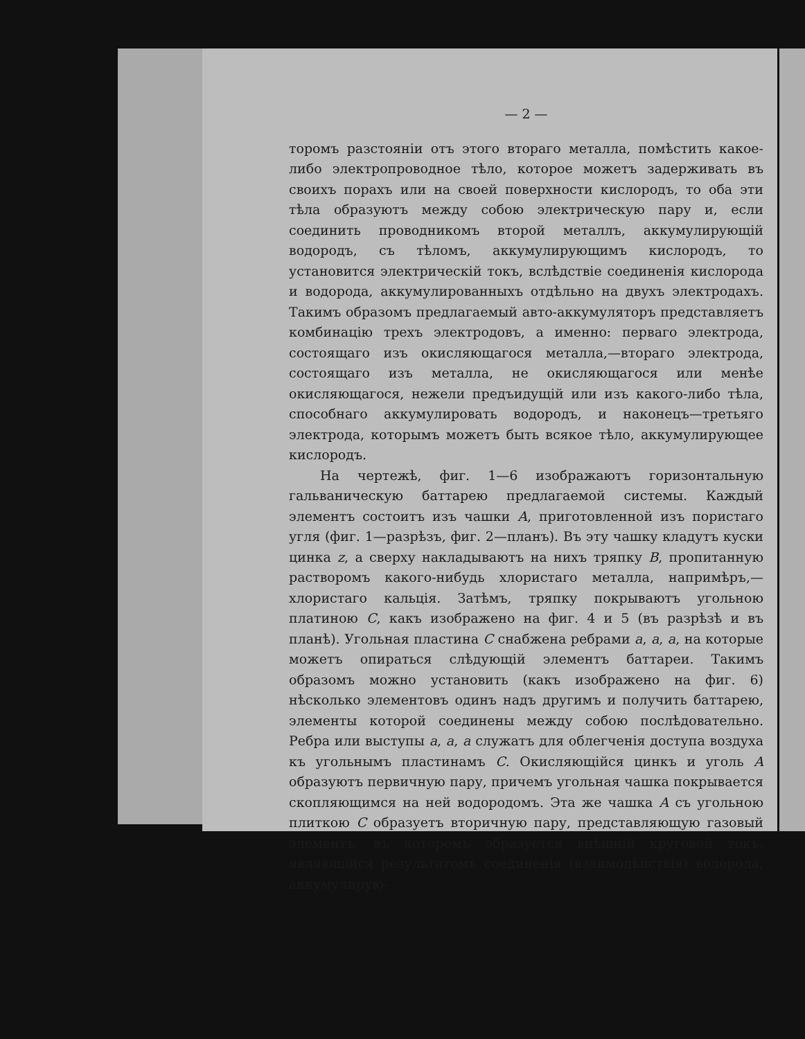— 2 —
торомъ разстояніи отъ этого втораго металла, помѣстить какое-либо электропроводное тѣло, которое можетъ задерживать въ своихъ порахъ или на своей поверхности кислородъ, то оба эти тѣла образуютъ между собою электрическую пару и, если соединить проводникомъ второй металлъ, аккумулирующій водородъ, съ тѣломъ, аккумулирующимъ кислородъ, то установится электрическій токъ, вслѣдствіе соединенія кислорода и водорода, аккумулированныхъ отдѣльно на двухъ электродахъ. Такимъ образомъ предлагаемый авто-аккумуляторъ представляетъ комбинацію трехъ электродовъ, а именно: перваго электрода, состоящаго изъ окисляющагося металла,—втораго электрода, состоящаго изъ металла, не окисляющагося или менѣе окисляющагося, нежели предъидущій или изъ какого-либо тѣла, способнаго аккумулировать водородъ, и наконецъ—третьяго электрода, которымъ можетъ быть всякое тѣло, аккумулирующее кислородъ.
На чертежѣ, фиг. 1—6 изображаютъ горизонтальную гальваническую баттарею предлагаемой системы. Каждый элементъ состоитъ изъ чашки A, приготовленной изъ пористаго угля (фиг. 1—разрѣзъ, фиг. 2—планъ). Въ эту чашку кладутъ куски цинка z, а сверху накладываютъ на нихъ тряпку B, пропитанную растворомъ какого-нибудь хлористаго металла, напримѣръ,—хлористаго кальція. Затѣмъ, тряпку покрываютъ угольною платиною C, какъ изображено на фиг. 4 и 5 (въ разрѣзѣ и въ планѣ). Угольная пластина C снабжена ребрами a, a, a, на которые можетъ опираться слѣдующій элементъ баттареи. Такимъ образомъ можно установить (какъ изображено на фиг. 6) нѣсколько элементовъ одинъ надъ другимъ и получить баттарею, элементы которой соединены между собою послѣдовательно. Ребра или выступы a, a, a служатъ для облегченія доступа воздуха къ угольнымъ пластинамъ C. Окисляющійся цинкъ и уголь A образуютъ первичную пару, причемъ угольная чашка покрывается скопляющимся на ней водородомъ. Эта же чашка A съ угольною плиткою C образуетъ вторичную пару, представляющую газовый элементъ, въ которомъ образуется внѣшній круговой токъ, являющійся результатомъ соединенія (взаимодѣйствія) водорода, аккумулирую-